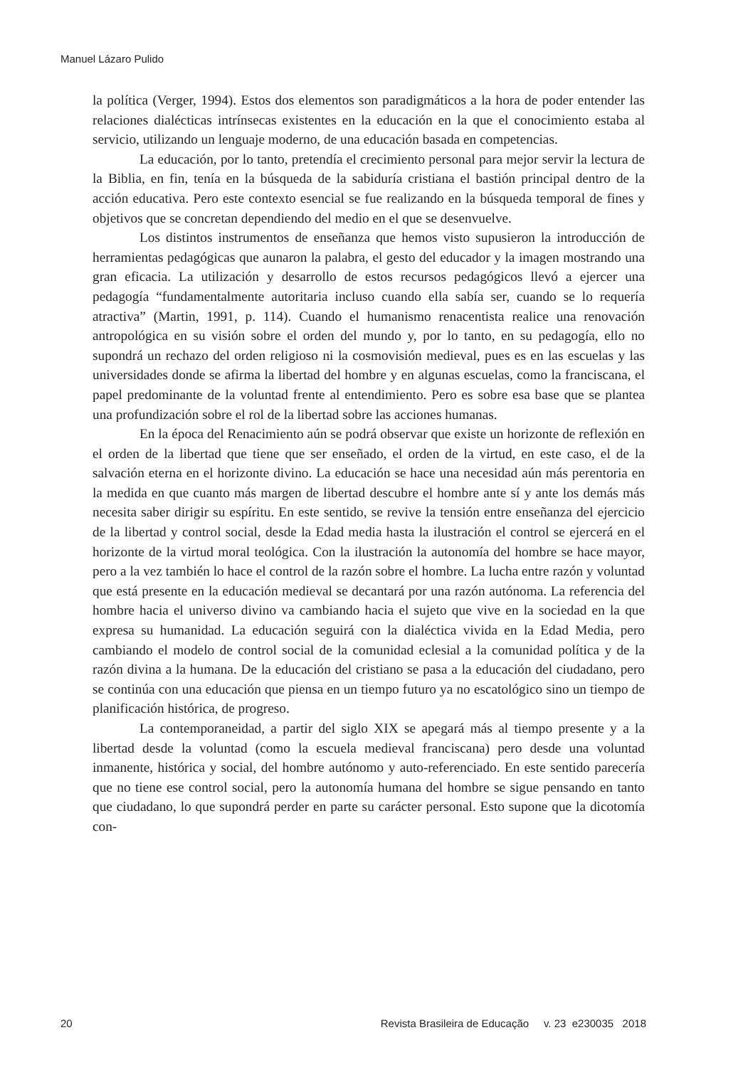Manuel Lázaro Pulido
la política (Verger, 1994). Estos dos elementos son paradigmáticos a la hora de poder entender las relaciones dialécticas intrínsecas existentes en la educación en la que el conocimiento estaba al servicio, utilizando un lenguaje moderno, de una educación basada en competencias.
La educación, por lo tanto, pretendía el crecimiento personal para mejor servir la lectura de la Biblia, en fin, tenía en la búsqueda de la sabiduría cristiana el bastión principal dentro de la acción educativa. Pero este contexto esencial se fue realizando en la búsqueda temporal de fines y objetivos que se concretan dependiendo del medio en el que se desenvuelve.
Los distintos instrumentos de enseñanza que hemos visto supusieron la introducción de herramientas pedagógicas que aunaron la palabra, el gesto del educador y la imagen mostrando una gran eficacia. La utilización y desarrollo de estos recursos pedagógicos llevó a ejercer una pedagogía “fundamentalmente autoritaria incluso cuando ella sabía ser, cuando se lo requería atractiva” (Martin, 1991, p. 114). Cuando el humanismo renacentista realice una renovación antropológica en su visión sobre el orden del mundo y, por lo tanto, en su pedagogía, ello no supondrá un rechazo del orden religioso ni la cosmovisión medieval, pues es en las escuelas y las universidades donde se afirma la libertad del hombre y en algunas escuelas, como la franciscana, el papel predominante de la voluntad frente al entendimiento. Pero es sobre esa base que se plantea una profundización sobre el rol de la libertad sobre las acciones humanas.
En la época del Renacimiento aún se podrá observar que existe un horizonte de reflexión en el orden de la libertad que tiene que ser enseñado, el orden de la virtud, en este caso, el de la salvación eterna en el horizonte divino. La educación se hace una necesidad aún más perentoria en la medida en que cuanto más margen de libertad descubre el hombre ante sí y ante los demás más necesita saber dirigir su espíritu. En este sentido, se revive la tensión entre enseñanza del ejercicio de la libertad y control social, desde la Edad media hasta la ilustración el control se ejercerá en el horizonte de la virtud moral teológica. Con la ilustración la autonomía del hombre se hace mayor, pero a la vez también lo hace el control de la razón sobre el hombre. La lucha entre razón y voluntad que está presente en la educación medieval se decantará por una razón autónoma. La referencia del hombre hacia el universo divino va cambiando hacia el sujeto que vive en la sociedad en la que expresa su humanidad. La educación seguirá con la dialéctica vivida en la Edad Media, pero cambiando el modelo de control social de la comunidad eclesial a la comunidad política y de la razón divina a la humana. De la educación del cristiano se pasa a la educación del ciudadano, pero se continúa con una educación que piensa en un tiempo futuro ya no escatológico sino un tiempo de planificación histórica, de progreso.
La contemporaneidad, a partir del siglo XIX se apegará más al tiempo presente y a la libertad desde la voluntad (como la escuela medieval franciscana) pero desde una voluntad inmanente, histórica y social, del hombre autónomo y auto-referenciado. En este sentido parecería que no tiene ese control social, pero la autonomía humana del hombre se sigue pensando en tanto que ciudadano, lo que supondrá perder en parte su carácter personal. Esto supone que la dicotomía con-
20 Revista Brasileira de Educação v. 23 e230035 2018